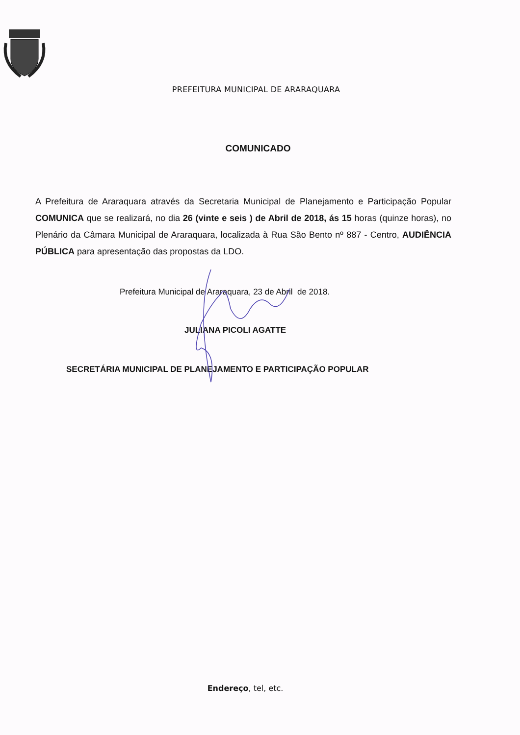PREFEITURA MUNICIPAL DE ARARAQUARA
COMUNICADO
A Prefeitura de Araraquara através da Secretaria Municipal de Planejamento e Participação Popular COMUNICA que se realizará, no dia 26 (vinte e seis ) de Abril de 2018, ás 15 horas (quinze horas), no Plenário da Câmara Municipal de Araraquara, localizada à Rua São Bento nº 887 - Centro, AUDIÊNCIA PÚBLICA para apresentação das propostas da LDO.
Prefeitura Municipal de Araraquara, 23 de Abril de 2018.
JULIANA PICOLI AGATTE
SECRETÁRIA MUNICIPAL DE PLANEJAMENTO E PARTICIPAÇÃO POPULAR
Endereço, tel, etc.